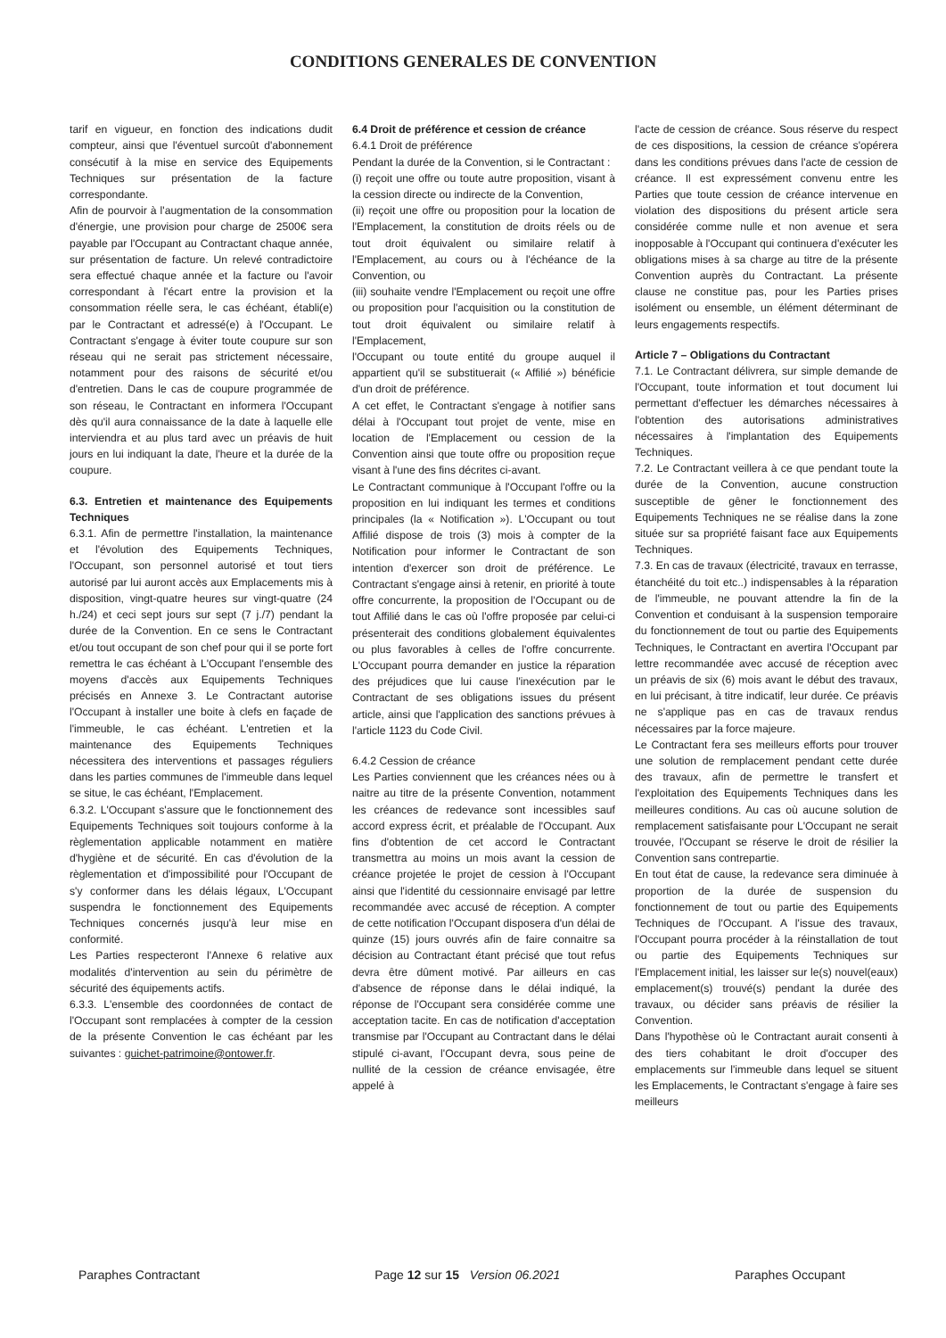CONDITIONS GENERALES DE CONVENTION
tarif en vigueur, en fonction des indications dudit compteur, ainsi que l'éventuel surcoût d'abonnement consécutif à la mise en service des Equipements Techniques sur présentation de la facture correspondante.
Afin de pourvoir à l'augmentation de la consommation d'énergie, une provision pour charge de 2500€ sera payable par l'Occupant au Contractant chaque année, sur présentation de facture. Un relevé contradictoire sera effectué chaque année et la facture ou l'avoir correspondant à l'écart entre la provision et la consommation réelle sera, le cas échéant, établi(e) par le Contractant et adressé(e) à l'Occupant. Le Contractant s'engage à éviter toute coupure sur son réseau qui ne serait pas strictement nécessaire, notamment pour des raisons de sécurité et/ou d'entretien. Dans le cas de coupure programmée de son réseau, le Contractant en informera l'Occupant dès qu'il aura connaissance de la date à laquelle elle interviendra et au plus tard avec un préavis de huit jours en lui indiquant la date, l'heure et la durée de la coupure.
6.3. Entretien et maintenance des Equipements Techniques
6.3.1. Afin de permettre l'installation, la maintenance et l'évolution des Equipements Techniques, l'Occupant, son personnel autorisé et tout tiers autorisé par lui auront accès aux Emplacements mis à disposition, vingt-quatre heures sur vingt-quatre (24 h./24) et ceci sept jours sur sept (7 j./7) pendant la durée de la Convention. En ce sens le Contractant et/ou tout occupant de son chef pour qui il se porte fort remettra le cas échéant à L'Occupant l'ensemble des moyens d'accès aux Equipements Techniques précisés en Annexe 3. Le Contractant autorise l'Occupant à installer une boite à clefs en façade de l'immeuble, le cas échéant. L'entretien et la maintenance des Equipements Techniques nécessitera des interventions et passages réguliers dans les parties communes de l'immeuble dans lequel se situe, le cas échéant, l'Emplacement.
6.3.2. L'Occupant s'assure que le fonctionnement des Equipements Techniques soit toujours conforme à la règlementation applicable notamment en matière d'hygiène et de sécurité. En cas d'évolution de la règlementation et d'impossibilité pour l'Occupant de s'y conformer dans les délais légaux, L'Occupant suspendra le fonctionnement des Equipements Techniques concernés jusqu'à leur mise en conformité.
Les Parties respecteront l'Annexe 6 relative aux modalités d'intervention au sein du périmètre de sécurité des équipements actifs.
6.3.3. L'ensemble des coordonnées de contact de l'Occupant sont remplacées à compter de la cession de la présente Convention le cas échéant par les suivantes : guichet-patrimoine@ontower.fr.
6.4 Droit de préférence et cession de créance
6.4.1 Droit de préférence
Pendant la durée de la Convention, si le Contractant :
(i) reçoit une offre ou toute autre proposition, visant à la cession directe ou indirecte de la Convention,
(ii) reçoit une offre ou proposition pour la location de l'Emplacement, la constitution de droits réels ou de tout droit équivalent ou similaire relatif à l'Emplacement, au cours ou à l'échéance de la Convention, ou
(iii) souhaite vendre l'Emplacement ou reçoit une offre ou proposition pour l'acquisition ou la constitution de tout droit équivalent ou similaire relatif à l'Emplacement,
l'Occupant ou toute entité du groupe auquel il appartient qu'il se substituerait (« Affilié ») bénéficie d'un droit de préférence.
A cet effet, le Contractant s'engage à notifier sans délai à l'Occupant tout projet de vente, mise en location de l'Emplacement ou cession de la Convention ainsi que toute offre ou proposition reçue visant à l'une des fins décrites ci-avant.
Le Contractant communique à l'Occupant l'offre ou la proposition en lui indiquant les termes et conditions principales (la « Notification »). L'Occupant ou tout Affilié dispose de trois (3) mois à compter de la Notification pour informer le Contractant de son intention d'exercer son droit de préférence. Le Contractant s'engage ainsi à retenir, en priorité à toute offre concurrente, la proposition de l'Occupant ou de tout Affilié dans le cas où l'offre proposée par celui-ci présenterait des conditions globalement équivalentes ou plus favorables à celles de l'offre concurrente. L'Occupant pourra demander en justice la réparation des préjudices que lui cause l'inexécution par le Contractant de ses obligations issues du présent article, ainsi que l'application des sanctions prévues à l'article 1123 du Code Civil.
6.4.2 Cession de créance
Les Parties conviennent que les créances nées ou à naitre au titre de la présente Convention, notamment les créances de redevance sont incessibles sauf accord express écrit, et préalable de l'Occupant. Aux fins d'obtention de cet accord le Contractant transmettra au moins un mois avant la cession de créance projetée le projet de cession à l'Occupant ainsi que l'identité du cessionnaire envisagé par lettre recommandée avec accusé de réception. A compter de cette notification l'Occupant disposera d'un délai de quinze (15) jours ouvrés afin de faire connaitre sa décision au Contractant étant précisé que tout refus devra être dûment motivé. Par ailleurs en cas d'absence de réponse dans le délai indiqué, la réponse de l'Occupant sera considérée comme une acceptation tacite. En cas de notification d'acceptation transmise par l'Occupant au Contractant dans le délai stipulé ci-avant, l'Occupant devra, sous peine de nullité de la cession de créance envisagée, être appelé à
l'acte de cession de créance. Sous réserve du respect de ces dispositions, la cession de créance s'opérera dans les conditions prévues dans l'acte de cession de créance. Il est expressément convenu entre les Parties que toute cession de créance intervenue en violation des dispositions du présent article sera considérée comme nulle et non avenue et sera inopposable à l'Occupant qui continuera d'exécuter les obligations mises à sa charge au titre de la présente Convention auprès du Contractant. La présente clause ne constitue pas, pour les Parties prises isolément ou ensemble, un élément déterminant de leurs engagements respectifs.
Article 7 – Obligations du Contractant
7.1. Le Contractant délivrera, sur simple demande de l'Occupant, toute information et tout document lui permettant d'effectuer les démarches nécessaires à l'obtention des autorisations administratives nécessaires à l'implantation des Equipements Techniques.
7.2. Le Contractant veillera à ce que pendant toute la durée de la Convention, aucune construction susceptible de gêner le fonctionnement des Equipements Techniques ne se réalise dans la zone située sur sa propriété faisant face aux Equipements Techniques.
7.3. En cas de travaux (électricité, travaux en terrasse, étanchéité du toit etc..) indispensables à la réparation de l'immeuble, ne pouvant attendre la fin de la Convention et conduisant à la suspension temporaire du fonctionnement de tout ou partie des Equipements Techniques, le Contractant en avertira l'Occupant par lettre recommandée avec accusé de réception avec un préavis de six (6) mois avant le début des travaux, en lui précisant, à titre indicatif, leur durée. Ce préavis ne s'applique pas en cas de travaux rendus nécessaires par la force majeure.
Le Contractant fera ses meilleurs efforts pour trouver une solution de remplacement pendant cette durée des travaux, afin de permettre le transfert et l'exploitation des Equipements Techniques dans les meilleures conditions. Au cas où aucune solution de remplacement satisfaisante pour L'Occupant ne serait trouvée, l'Occupant se réserve le droit de résilier la Convention sans contrepartie.
En tout état de cause, la redevance sera diminuée à proportion de la durée de suspension du fonctionnement de tout ou partie des Equipements Techniques de l'Occupant. A l'issue des travaux, l'Occupant pourra procéder à la réinstallation de tout ou partie des Equipements Techniques sur l'Emplacement initial, les laisser sur le(s) nouvel(eaux) emplacement(s) trouvé(s) pendant la durée des travaux, ou décider sans préavis de résilier la Convention.
Dans l'hypothèse où le Contractant aurait consenti à des tiers cohabitant le droit d'occuper des emplacements sur l'immeuble dans lequel se situent les Emplacements, le Contractant s'engage à faire ses meilleurs
Paraphes Contractant Page 12 sur 15 Version 06.2021 Paraphes Occupant